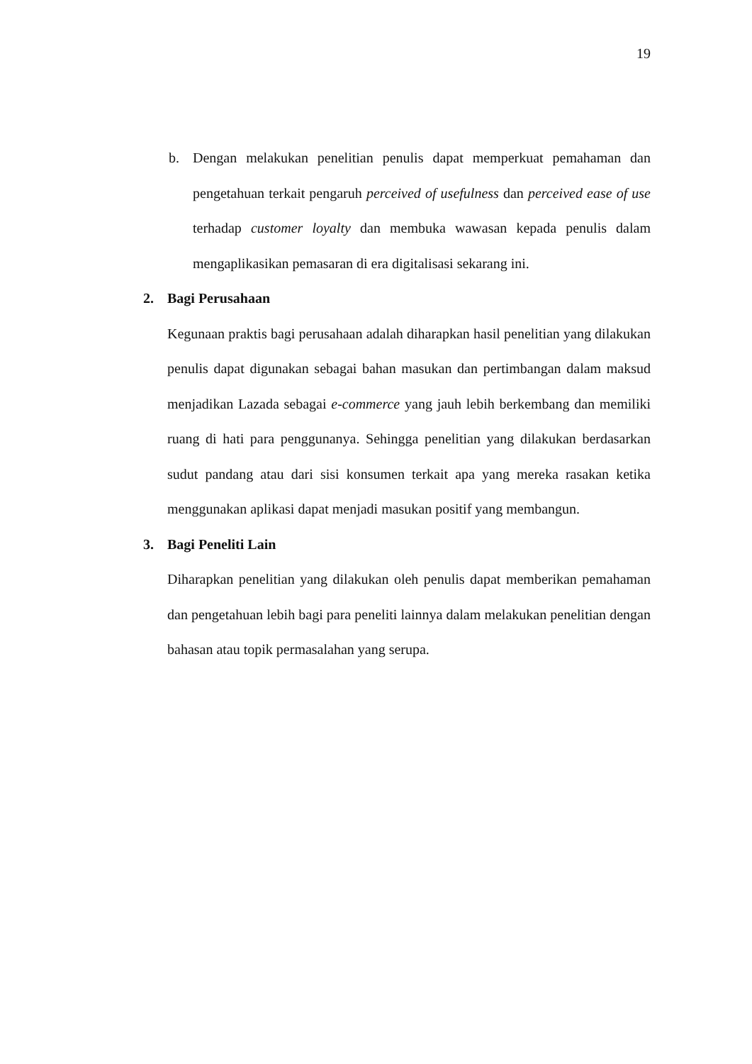19
b. Dengan melakukan penelitian penulis dapat memperkuat pemahaman dan pengetahuan terkait pengaruh perceived of usefulness dan perceived ease of use terhadap customer loyalty dan membuka wawasan kepada penulis dalam mengaplikasikan pemasaran di era digitalisasi sekarang ini.
2. Bagi Perusahaan
Kegunaan praktis bagi perusahaan adalah diharapkan hasil penelitian yang dilakukan penulis dapat digunakan sebagai bahan masukan dan pertimbangan dalam maksud menjadikan Lazada sebagai e-commerce yang jauh lebih berkembang dan memiliki ruang di hati para penggunanya. Sehingga penelitian yang dilakukan berdasarkan sudut pandang atau dari sisi konsumen terkait apa yang mereka rasakan ketika menggunakan aplikasi dapat menjadi masukan positif yang membangun.
3. Bagi Peneliti Lain
Diharapkan penelitian yang dilakukan oleh penulis dapat memberikan pemahaman dan pengetahuan lebih bagi para peneliti lainnya dalam melakukan penelitian dengan bahasan atau topik permasalahan yang serupa.